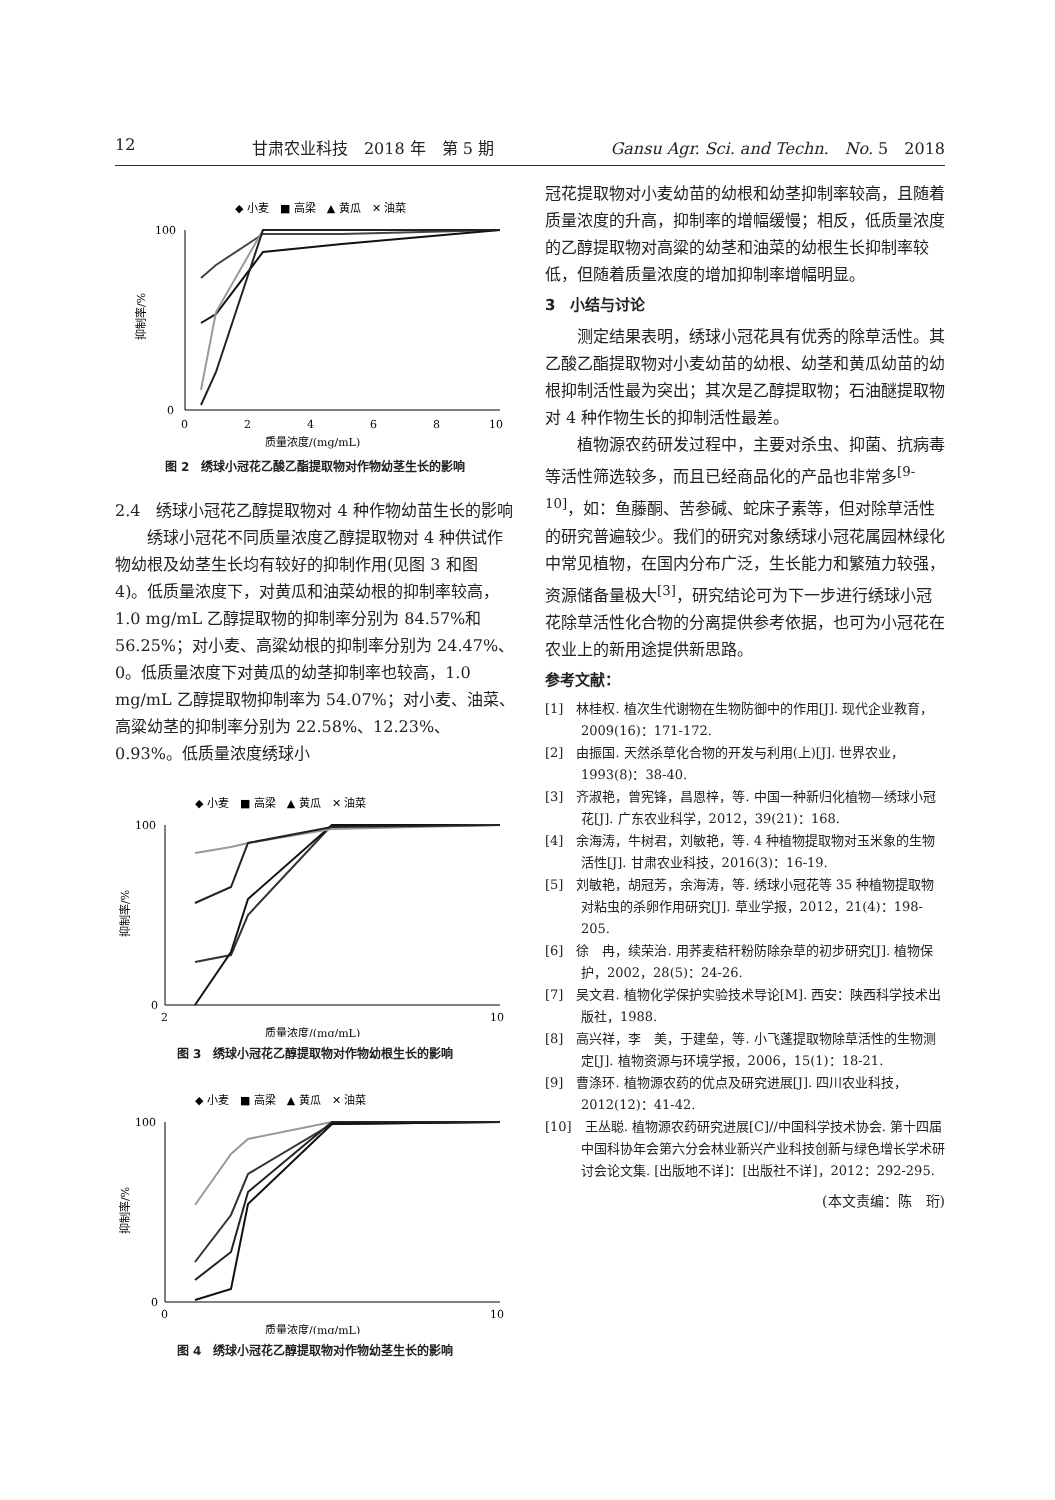12 甘肃农业科技　2018 年　第 5 期 Gansu Agr. Sci. and Techn.　No. 5　2018
◆ 小麦　■ 高梁　▲ 黄瓜　✕ 油菜
100
0
0
2
4
6
8
10
质量浓度/(mg/mL)
抑制率/%
图 2　绣球小冠花乙酸乙酯提取物对作物幼茎生长的影响
2.4　绣球小冠花乙醇提取物对 4 种作物幼苗生长的影响
绣球小冠花不同质量浓度乙醇提取物对 4 种供试作物幼根及幼茎生长均有较好的抑制作用(见图 3 和图 4)。低质量浓度下，对黄瓜和油菜幼根的抑制率较高，1.0 mg/mL 乙醇提取物的抑制率分别为 84.57%和 56.25%；对小麦、高粱幼根的抑制率分别为 24.47%、0。低质量浓度下对黄瓜的幼茎抑制率也较高，1.0 mg/mL 乙醇提取物抑制率为 54.07%；对小麦、油菜、高粱幼茎的抑制率分别为 22.58%、12.23%、0.93%。低质量浓度绣球小
◆ 小麦　■ 高梁　▲ 黄瓜　✕ 油菜
100
0
2
10
质量浓度/(mg/mL)
抑制率/%
图 3　绣球小冠花乙醇提取物对作物幼根生长的影响
◆ 小麦　■ 高梁　▲ 黄瓜　✕ 油菜
100
0
0
10
质量浓度/(mg/mL)
抑制率/%
图 4　绣球小冠花乙醇提取物对作物幼茎生长的影响
冠花提取物对小麦幼苗的幼根和幼茎抑制率较高，且随着质量浓度的升高，抑制率的增幅缓慢；相反，低质量浓度的乙醇提取物对高粱的幼茎和油菜的幼根生长抑制率较低，但随着质量浓度的增加抑制率增幅明显。
3　小结与讨论
测定结果表明，绣球小冠花具有优秀的除草活性。其乙酸乙酯提取物对小麦幼苗的幼根、幼茎和黄瓜幼苗的幼根抑制活性最为突出；其次是乙醇提取物；石油醚提取物对 4 种作物生长的抑制活性最差。
植物源农药研发过程中，主要对杀虫、抑菌、抗病毒等活性筛选较多，而且已经商品化的产品也非常多<sup>[9-10]</sup>，如：鱼藤酮、苦参碱、蛇床子素等，但对除草活性的研究普遍较少。我们的研究对象绣球小冠花属园林绿化中常见植物，在国内分布广泛，生长能力和繁殖力较强，资源储备量极大<sup>[3]</sup>，研究结论可为下一步进行绣球小冠花除草活性化合物的分离提供参考依据，也可为小冠花在农业上的新用途提供新思路。
参考文献：
[1]　林桂权. 植次生代谢物在生物防御中的作用[J]. 现代企业教育，2009(16)：171-172.
[2]　由振国. 天然杀草化合物的开发与利用(上)[J]. 世界农业，1993(8)：38-40.
[3]　齐淑艳，曾宪锋，昌恩梓，等. 中国一种新归化植物—绣球小冠花[J]. 广东农业科学，2012，39(21)：168.
[4]　余海涛，牛树君，刘敏艳，等. 4 种植物提取物对玉米象的生物活性[J]. 甘肃农业科技，2016(3)：16-19.
[5]　刘敏艳，胡冠芳，余海涛，等. 绣球小冠花等 35 种植物提取物对粘虫的杀卵作用研究[J]. 草业学报，2012，21(4)：198-205.
[6]　徐　冉，续荣治. 用荞麦秸秆粉防除杂草的初步研究[J]. 植物保护，2002，28(5)：24-26.
[7]　吴文君. 植物化学保护实验技术导论[M]. 西安：陕西科学技术出版社，1988.
[8]　高兴祥，李　美，于建垒，等. 小飞蓬提取物除草活性的生物测定[J]. 植物资源与环境学报，2006，15(1)：18-21.
[9]　曹涤环. 植物源农药的优点及研究进展[J]. 四川农业科技，2012(12)：41-42.
[10]　王丛聪. 植物源农药研究进展[C]//中国科学技术协会. 第十四届中国科协年会第六分会林业新兴产业科技创新与绿色增长学术研讨会论文集. [出版地不详]：[出版社不详]，2012：292-295.
(本文责编：陈　珩)